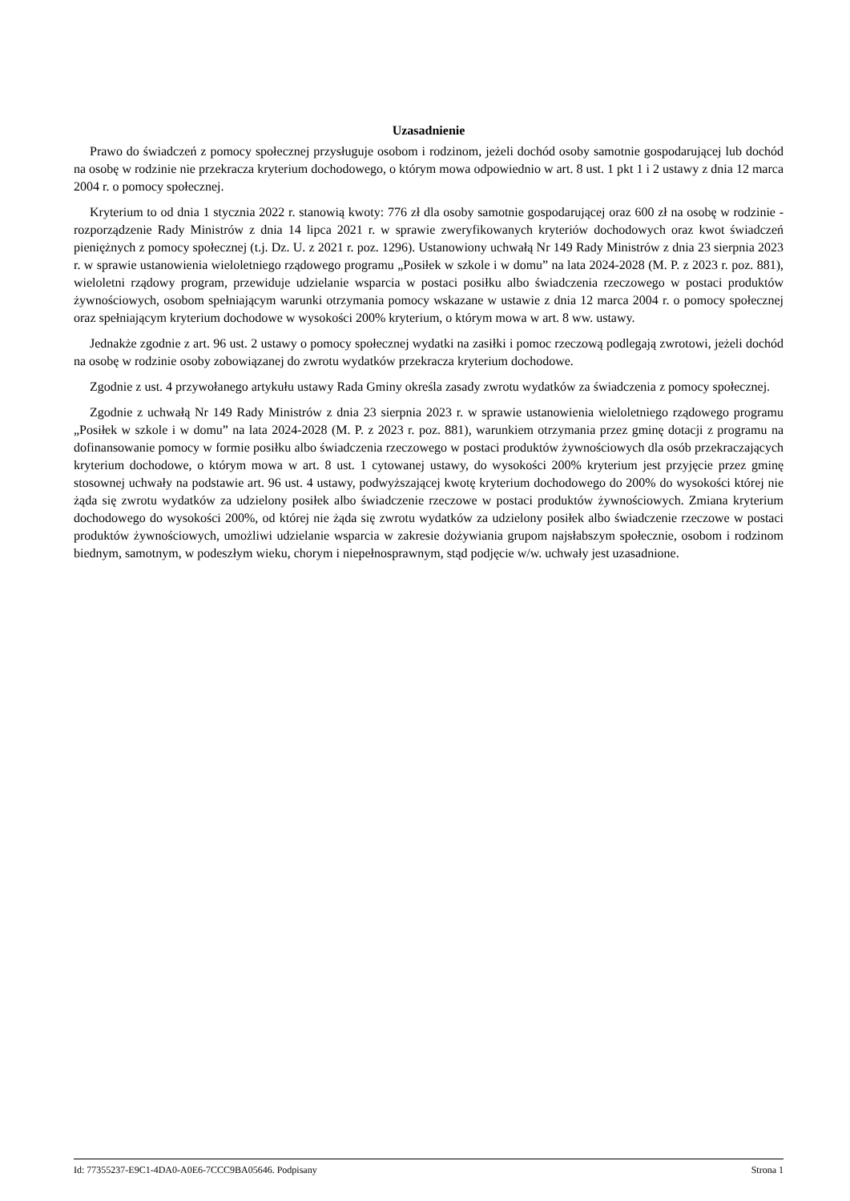Uzasadnienie
Prawo do świadczeń z pomocy społecznej przysługuje osobom i rodzinom, jeżeli dochód osoby samotnie gospodarującej lub dochód na osobę w rodzinie nie przekracza kryterium dochodowego, o którym mowa odpowiednio w art. 8 ust. 1 pkt 1 i 2 ustawy z dnia 12 marca 2004 r. o pomocy społecznej.
Kryterium to od dnia 1 stycznia 2022 r. stanowią kwoty: 776 zł dla osoby samotnie gospodarującej oraz 600 zł na osobę w rodzinie - rozporządzenie Rady Ministrów z dnia 14 lipca 2021 r. w sprawie zweryfikowanych kryteriów dochodowych oraz kwot świadczeń pieniężnych z pomocy społecznej (t.j. Dz. U. z 2021 r. poz. 1296). Ustanowiony uchwałą Nr 149 Rady Ministrów z dnia 23 sierpnia 2023 r. w sprawie ustanowienia wieloletniego rządowego programu „Posiłek w szkole i w domu” na lata 2024-2028 (M. P. z 2023 r. poz. 881), wieloletni rządowy program, przewiduje udzielanie wsparcia w postaci posiłku albo świadczenia rzeczowego w postaci produktów żywnościowych, osobom spełniającym warunki otrzymania pomocy wskazane w ustawie z dnia 12 marca 2004 r. o pomocy społecznej oraz spełniającym kryterium dochodowe w wysokości 200% kryterium, o którym mowa w art. 8 ww. ustawy.
Jednakże zgodnie z art. 96 ust. 2 ustawy o pomocy społecznej wydatki na zasiłki i pomoc rzeczową podlegają zwrotowi, jeżeli dochód na osobę w rodzinie osoby zobowiązanej do zwrotu wydatków przekracza kryterium dochodowe.
Zgodnie z ust. 4 przywołanego artykułu ustawy Rada Gminy określa zasady zwrotu wydatków za świadczenia z pomocy społecznej.
Zgodnie z uchwałą Nr 149 Rady Ministrów z dnia 23 sierpnia 2023 r. w sprawie ustanowienia wieloletniego rządowego programu „Posiłek w szkole i w domu” na lata 2024-2028 (M. P. z 2023 r. poz. 881), warunkiem otrzymania przez gminę dotacji z programu na dofinansowanie pomocy w formie posiłku albo świadczenia rzeczowego w postaci produktów żywnościowych dla osób przekraczających kryterium dochodowe, o którym mowa w art. 8 ust. 1 cytowanej ustawy, do wysokości 200% kryterium jest przyjęcie przez gminę stosownej uchwały na podstawie art. 96 ust. 4 ustawy, podwyższającej kwotę kryterium dochodowego do 200% do wysokości której nie żąda się zwrotu wydatków za udzielony posiłek albo świadczenie rzeczowe w postaci produktów żywnościowych. Zmiana kryterium dochodowego do wysokości 200%, od której nie żąda się zwrotu wydatków za udzielony posiłek albo świadczenie rzeczowe w postaci produktów żywnościowych, umożliwi udzielanie wsparcia w zakresie dożywiania grupom najsłabszym społecznie, osobom i rodzinom biednym, samotnym, w podeszłym wieku, chorym i niepełnosprawnym, stąd podjęcie w/w. uchwały jest uzasadnione.
Id: 77355237-E9C1-4DA0-A0E6-7CCC9BA05646. Podpisany Strona 1